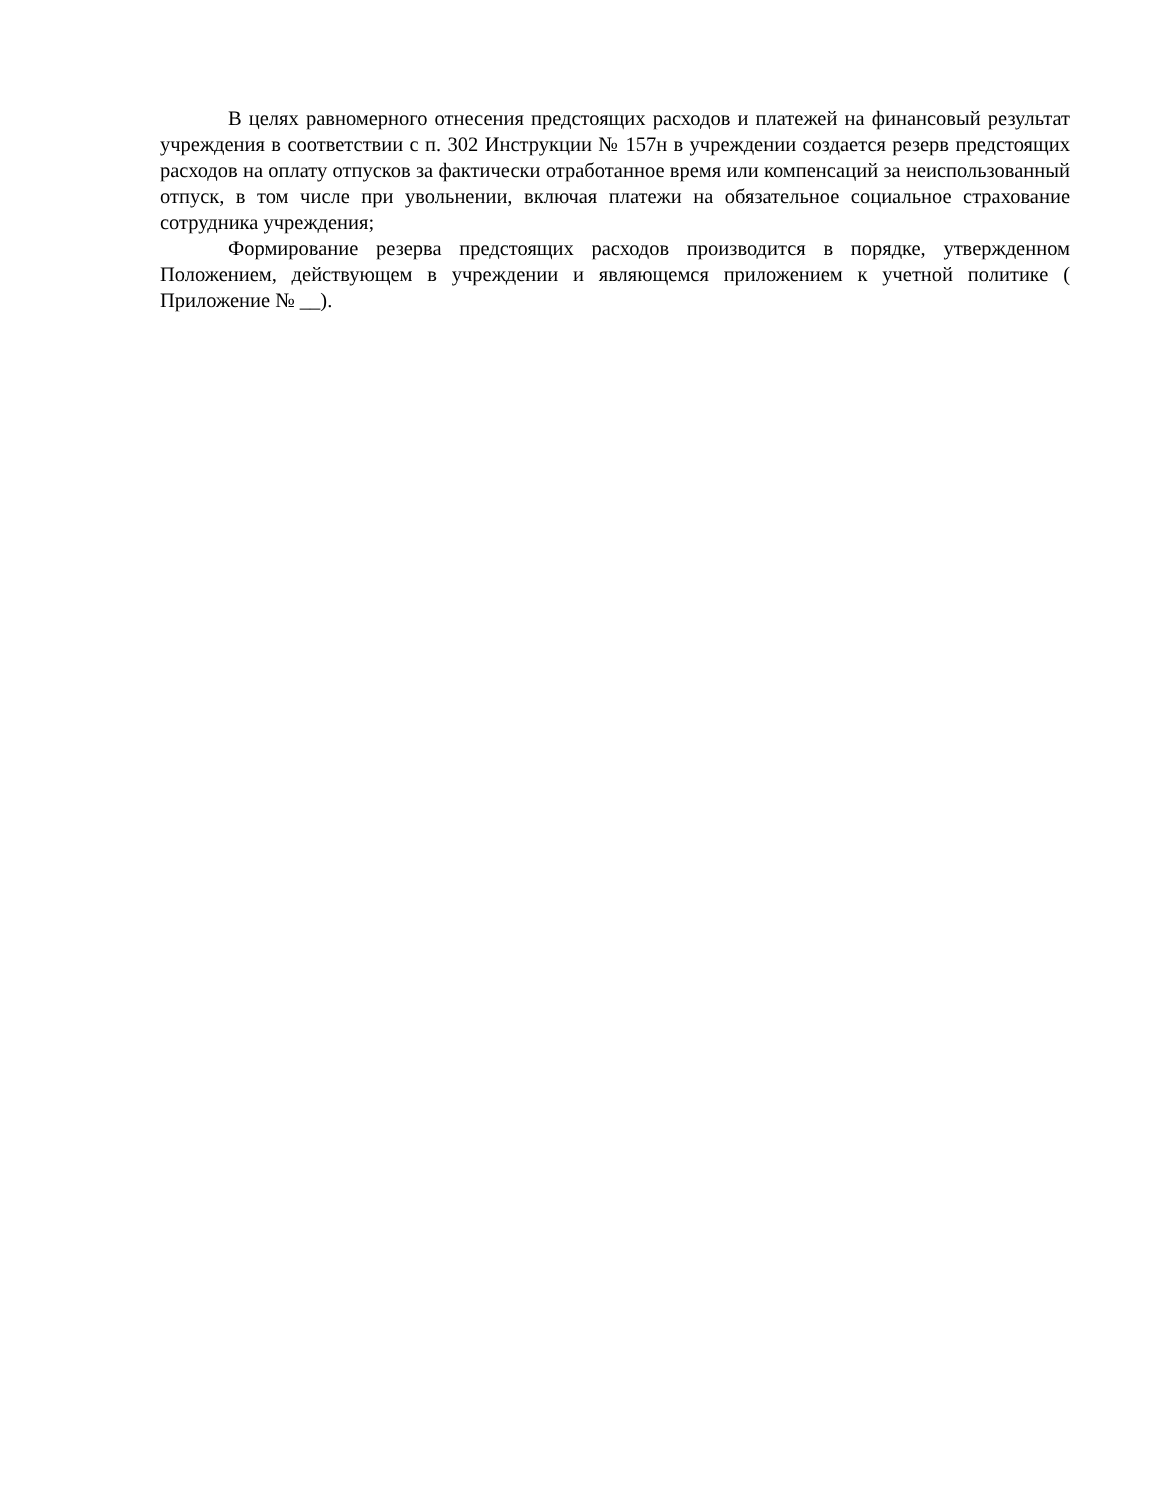В целях равномерного отнесения предстоящих расходов и платежей на финансовый результат учреждения в соответствии с п. 302 Инструкции № 157н в учреждении создается резерв предстоящих расходов на оплату отпусков за фактически отработанное время или компенсаций за неиспользованный отпуск, в том числе при увольнении, включая платежи на обязательное социальное страхование сотрудника учреждения;
Формирование резерва предстоящих расходов производится в порядке, утвержденном Положением, действующем в учреждении и являющемся приложением к учетной политике ( Приложение № __).